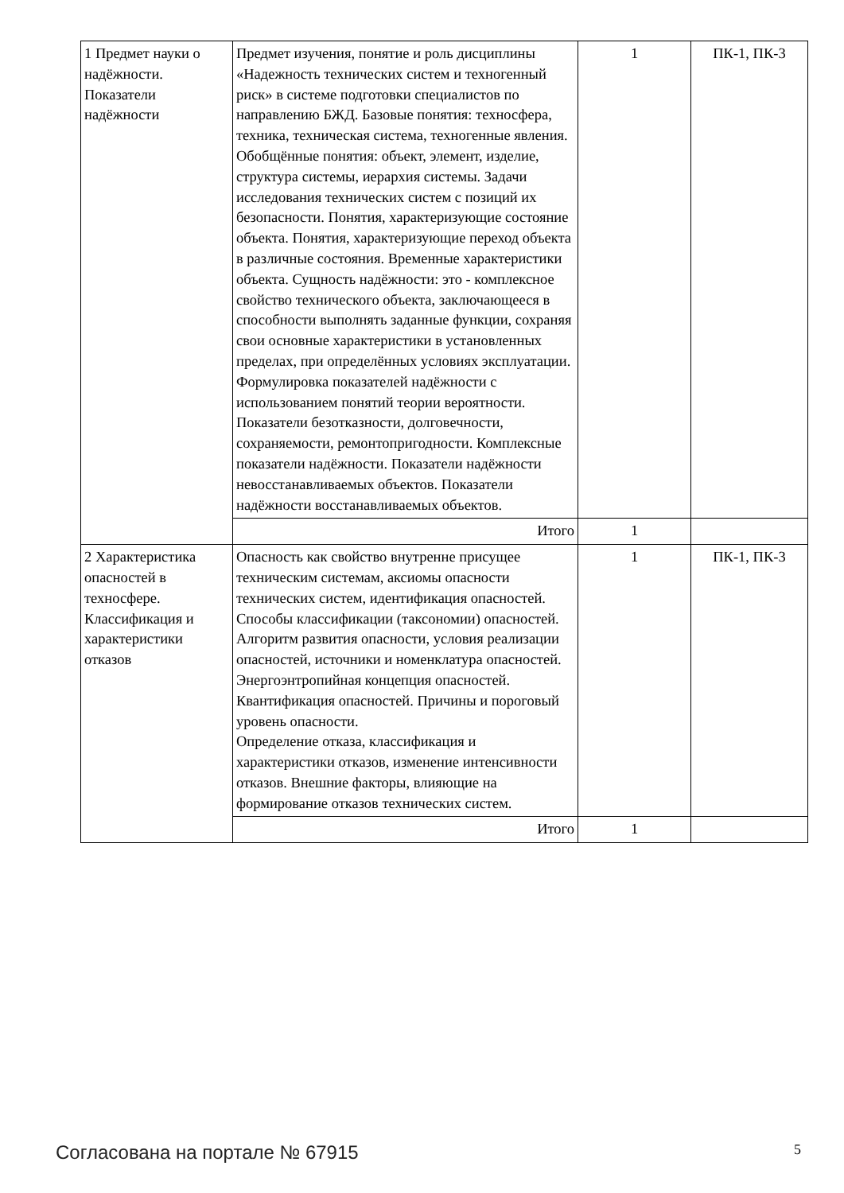| 1 Предмет науки о надёжности. Показатели надёжности | Предмет изучения, понятие и роль дисциплины «Надежность технических систем и техногенный риск» в системе подготовки специалистов по направлению БЖД. Базовые понятия: техносфера, техника, техническая система, техногенные явления. Обобщённые понятия: объект, элемент, изделие, структура системы, иерархия системы. Задачи исследования технических систем с позиций их безопасности. Понятия, характеризующие состояние объекта. Понятия, характеризующие переход объекта в различные состояния. Временные характеристики объекта. Сущность надёжности: это - комплексное свойство технического объекта, заключающееся в способности выполнять заданные функции, сохраняя свои основные характеристики в установленных пределах, при определённых условиях эксплуатации. Формулировка показателей надёжности с использованием понятий теории вероятности. Показатели безотказности, долговечности, сохраняемости, ремонтопригодности. Комплексные показатели надёжности. Показатели надёжности невосстанавливаемых объектов. Показатели надёжности восстанавливаемых объектов. | 1 | ПК-1, ПК-3 |
| | Итого | 1 | |
| 2 Характеристика опасностей в техносфере. Классификация и характеристики отказов | Опасность как свойство внутренне присущее техническим системам, аксиомы опасности технических систем, идентификация опасностей. Способы классификации (таксономии) опасностей. Алгоритм развития опасности, условия реализации опасностей, источники и номенклатура опасностей. Энергоэнтропийная концепция опасностей. Квантификация опасностей. Причины и пороговый уровень опасности. Определение отказа, классификация и характеристики отказов, изменение интенсивности отказов. Внешние факторы, влияющие на формирование отказов технических систем. | 1 | ПК-1, ПК-3 |
| | Итого | 1 | |
Согласована на портале № 67915 5